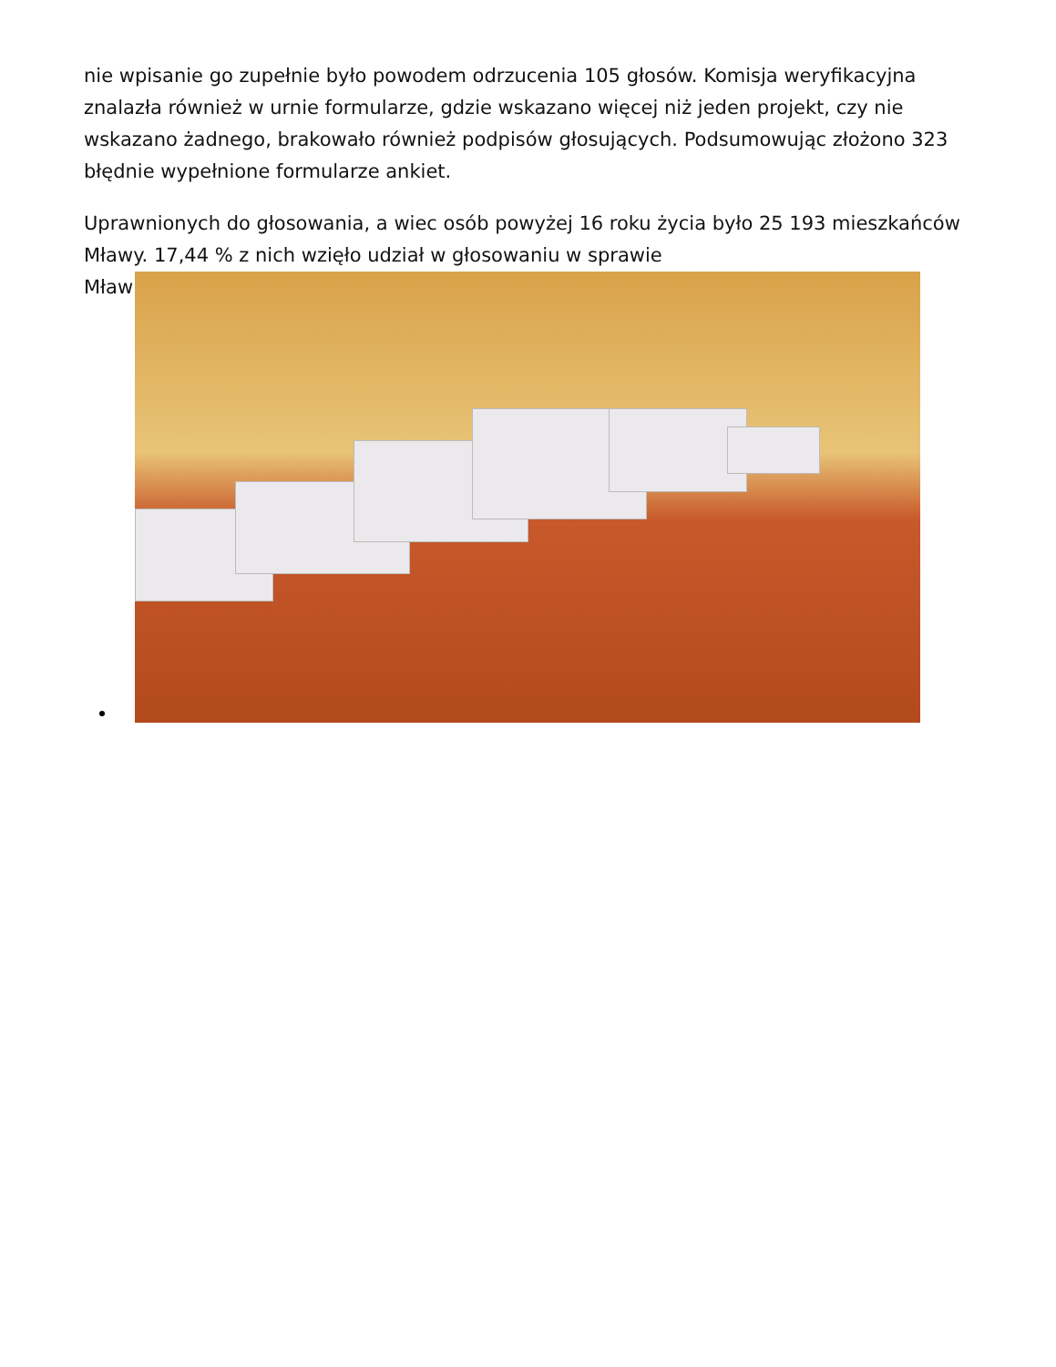nie wpisanie go zupełnie było powodem odrzucenia 105 głosów. Komisja weryfikacyjna znalazła również w urnie formularze, gdzie wskazano więcej niż jeden projekt, czy nie wskazano żadnego, brakowało również podpisów głosujących. Podsumowując złożono 323 błędnie wypełnione formularze ankiet.
Uprawnionych do głosowania, a wiec osób powyżej 16 roku życia było 25 193 mieszkańców Mławy. 17,44 % z nich wzięło udział w głosowaniu w sprawie
Mław